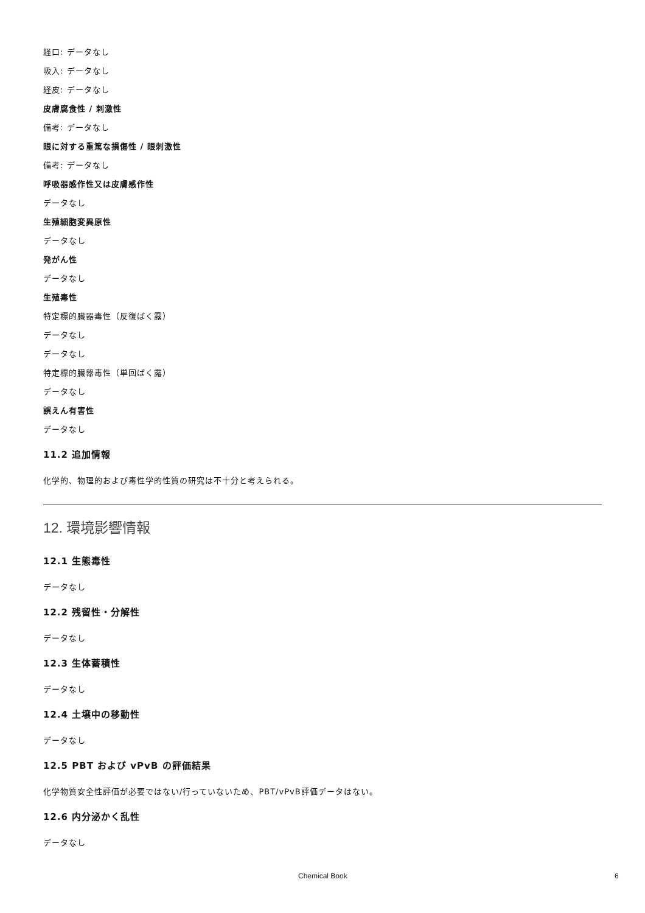経口: データなし
吸入: データなし
経皮: データなし
皮膚腐食性 / 刺激性
備考: データなし
眼に対する重篤な損傷性 / 眼刺激性
備考: データなし
呼吸器感作性又は皮膚感作性
データなし
生殖細胞変異原性
データなし
発がん性
データなし
生殖毒性
特定標的臓器毒性（反復ばく露）
データなし
データなし
特定標的臓器毒性（単回ばく露）
データなし
誤えん有害性
データなし
11.2 追加情報
化学的、物理的および毒性学的性質の研究は不十分と考えられる。
12. 環境影響情報
12.1 生態毒性
データなし
12.2 残留性・分解性
データなし
12.3 生体蓄積性
データなし
12.4 土壌中の移動性
データなし
12.5 PBT および vPvB の評価結果
化学物質安全性評価が必要ではない/行っていないため、PBT/vPvB評価データはない。
12.6 内分泌かく乱性
データなし
Chemical Book 6